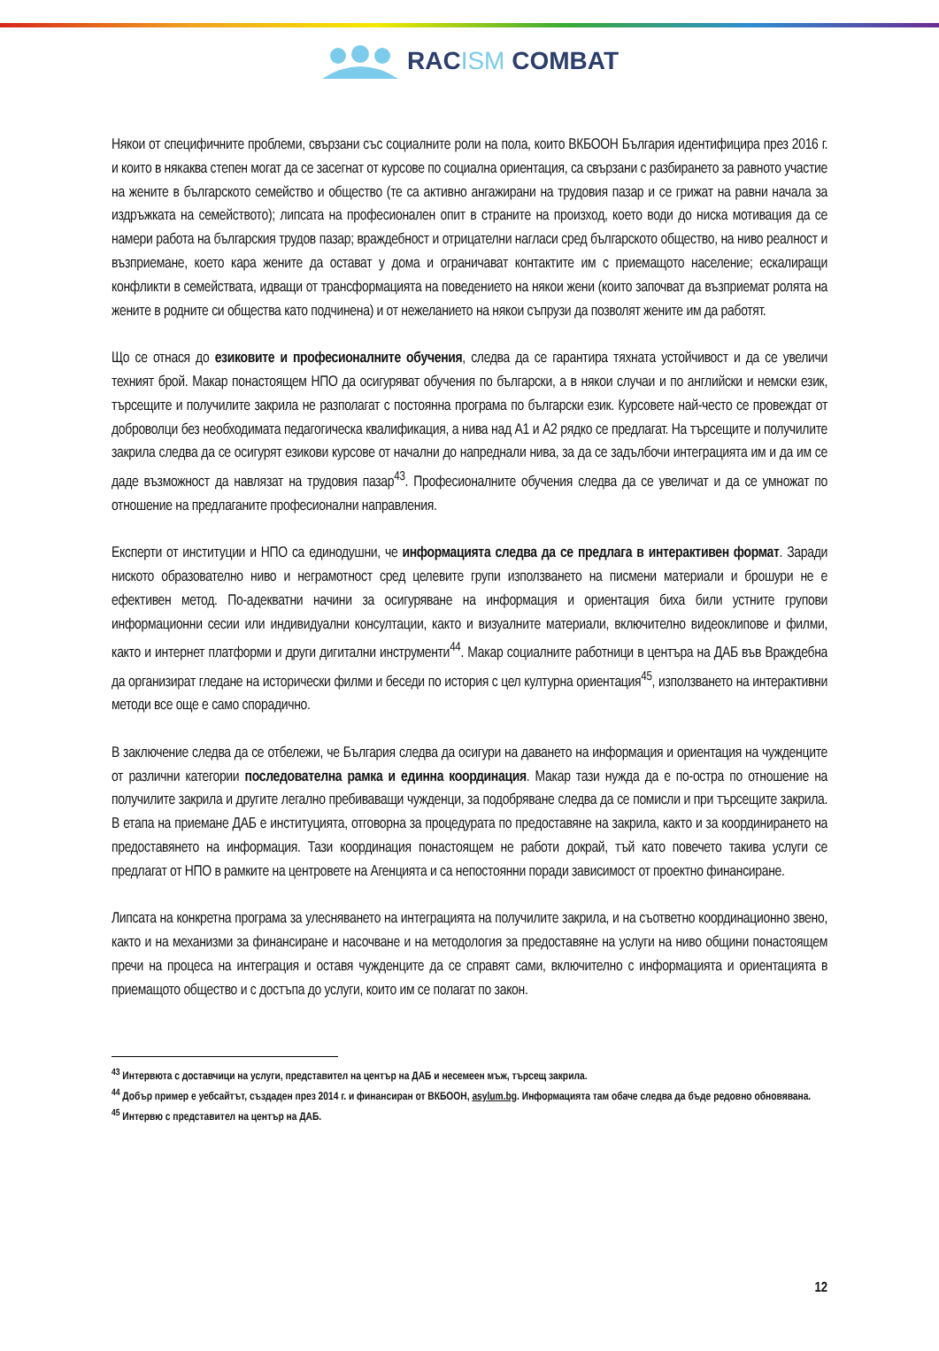RACISM COMBAT
Някои от специфичните проблеми, свързани със социалните роли на пола, които ВКБООН България идентифицира през 2016 г. и които в някаква степен могат да се засегнат от курсове по социална ориентация, са свързани с разбирането за равното участие на жените в българското семейство и общество (те са активно ангажирани на трудовия пазар и се грижат на равни начала за издръжката на семейството); липсата на професионален опит в страните на произход, което води до ниска мотивация да се намери работа на българския трудов пазар; враждебност и отрицателни нагласи сред българското общество, на ниво реалност и възприемане, което кара жените да остават у дома и ограничават контактите им с приемащото население; ескалиращи конфликти в семействата, идващи от трансформацията на поведението на някои жени (които започват да възприемат ролята на жените в родните си общества като подчинена) и от нежеланието на някои съпрузи да позволят жените им да работят.
Що се отнася до езиковите и професионалните обучения, следва да се гарантира тяхната устойчивост и да се увеличи техният брой. Макар понастоящем НПО да осигуряват обучения по български, а в някои случаи и по английски и немски език, търсещите и получилите закрила не разполагат с постоянна програма по български език. Курсовете най-често се провеждат от доброволци без необходимата педагогическа квалификация, а нива над А1 и А2 рядко се предлагат. На търсещите и получилите закрила следва да се осигурят езикови курсове от начални до напреднали нива, за да се задълбочи интеграцията им и да им се даде възможност да навлязат на трудовия пазар<sup>43</sup>. Професионалните обучения следва да се увеличат и да се умножат по отношение на предлаганите професионални направления.
Експерти от институции и НПО са единодушни, че информацията следва да се предлага в интерактивен формат. Заради ниското образователно ниво и неграмотност сред целевите групи използването на писмени материали и брошури не е ефективен метод. По-адекватни начини за осигуряване на информация и ориентация биха били устните групови информационни сесии или индивидуални консултации, както и визуалните материали, включително видеоклипове и филми, както и интернет платформи и други дигитални инструменти<sup>44</sup>. Макар социалните работници в центъра на ДАБ във Враждебна да организират гледане на исторически филми и беседи по история с цел културна ориентация<sup>45</sup>, използването на интерактивни методи все още е само спорадично.
В заключение следва да се отбележи, че България следва да осигури на даването на информация и ориентация на чужденците от различни категории последователна рамка и единна координация. Макар тази нужда да е по-остра по отношение на получилите закрила и другите легално пребиваващи чужденци, за подобряване следва да се помисли и при търсещите закрила. В етапа на приемане ДАБ е институцията, отговорна за процедурата по предоставяне на закрила, както и за координирането на предоставянето на информация. Тази координация понастоящем не работи докрай, тъй като повечето такива услуги се предлагат от НПО в рамките на центровете на Агенцията и са непостоянни поради зависимост от проектно финансиране.
Липсата на конкретна програма за улесняването на интеграцията на получилите закрила, и на съответно координационно звено, както и на механизми за финансиране и насочване и на методология за предоставяне на услуги на ниво общини понастоящем пречи на процеса на интеграция и оставя чужденците да се справят сами, включително с информацията и ориентацията в приемащото общество и с достъпа до услуги, които им се полагат по закон.
<sup>43</sup> Интервюта с доставчици на услуги, представител на център на ДАБ и несемеен мъж, търсещ закрила.
<sup>44</sup> Добър пример е уебсайтът, създаден през 2014 г. и финансиран от ВКБООН, asylum.bg. Информацията там обаче следва да бъде редовно обновявана.
<sup>45</sup> Интервю с представител на център на ДАБ.
12